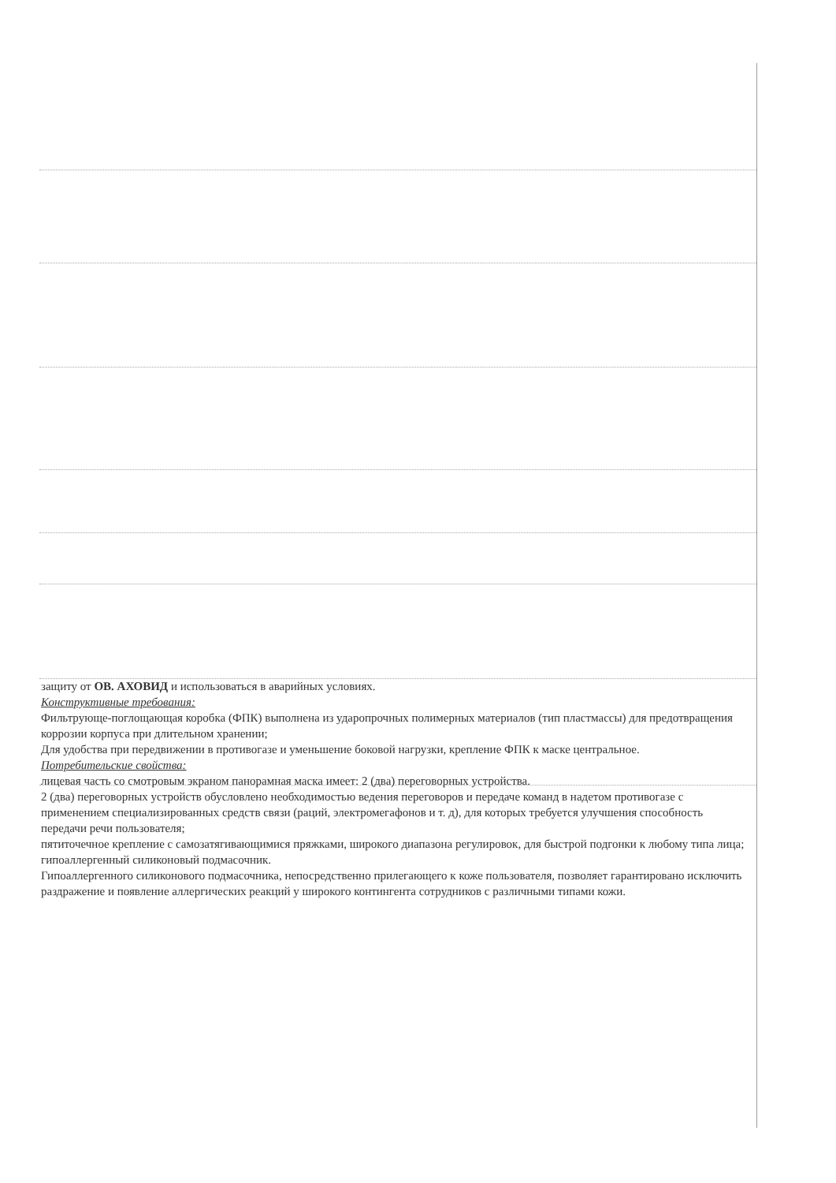защиту от ОВ. АХОВИД и использоваться в аварийных условиях.
Конструктивные требования:
Фильтрующе-поглощающая коробка (ФПК) выполнена из ударопрочных полимерных материалов (тип пластмассы) для предотвращения коррозии корпуса при длительном хранении;
Для удобства при передвижении в противогазе и уменьшение боковой нагрузки, крепление ФПК к маске центральное.
Потребительские свойства:
лицевая часть со смотровым экраном панорамная маска имеет: 2 (два) переговорных устройства.
2 (два) переговорных устройств обусловлено необходимостью ведения переговоров и передаче команд в надетом противогазе с применением специализированных средств связи (раций, электромегафонов и т. д), для которых требуется улучшения способность передачи речи пользователя;
пятиточечное крепление с самозатягивающимися пряжками, широкого диапазона регулировок, для быстрой подгонки к любому типа лица;
гипоаллергенный силиконовый подмасочник.
Гипоаллергенного силиконового подмасочника, непосредственно прилегающего к коже пользователя, позволяет гарантировано исключить раздражение и появление аллергических реакций у широкого контингента сотрудников с различными типами кожи.